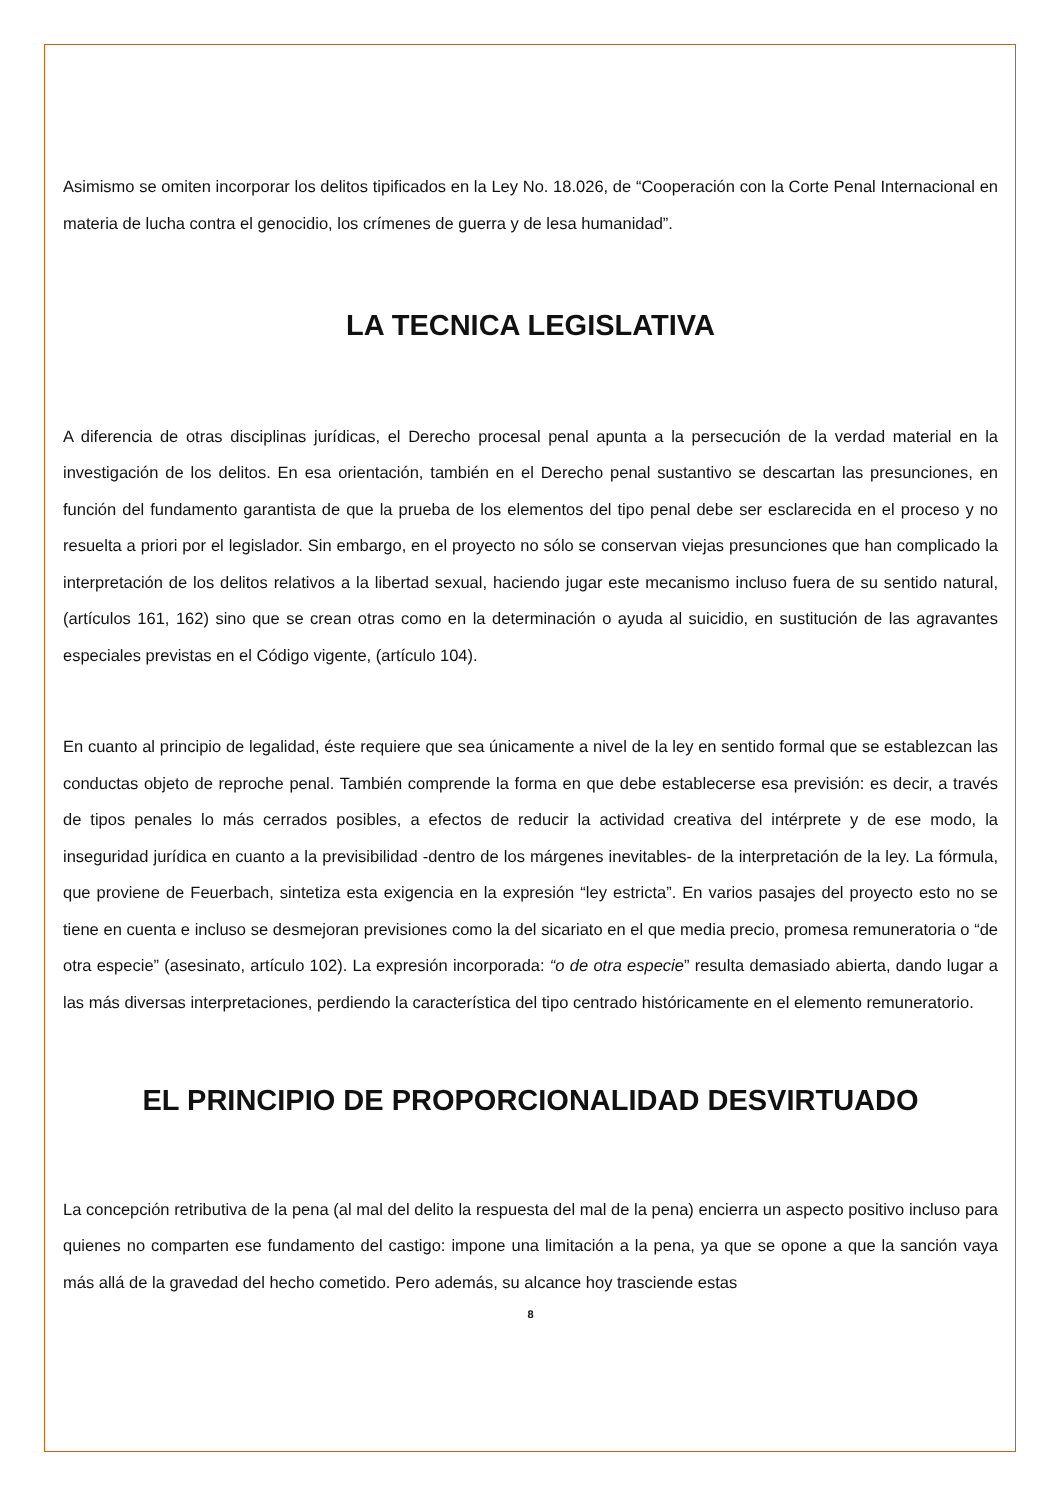Asimismo se omiten incorporar los delitos tipificados en la Ley No. 18.026, de “Cooperación con la Corte Penal Internacional en materia de lucha contra el genocidio, los crímenes de guerra y de lesa humanidad”.
LA TECNICA LEGISLATIVA
A diferencia de otras disciplinas jurídicas, el Derecho procesal penal apunta a la persecución de la verdad material en la investigación de los delitos. En esa orientación, también en el Derecho penal sustantivo se descartan las presunciones, en función del fundamento garantista de que la prueba de los elementos del tipo penal debe ser esclarecida en el proceso y no resuelta a priori por el legislador. Sin embargo, en el proyecto no sólo se conservan viejas presunciones que han complicado la interpretación de los delitos relativos a la libertad sexual, haciendo jugar este mecanismo incluso fuera de su sentido natural, (artículos 161, 162) sino que se crean otras como en la determinación o ayuda al suicidio, en sustitución de las agravantes especiales previstas en el Código vigente, (artículo 104).
En cuanto al principio de legalidad, éste requiere que sea únicamente a nivel de la ley en sentido formal que se establezcan las conductas objeto de reproche penal. También comprende la forma en que debe establecerse esa previsión: es decir, a través de tipos penales lo más cerrados posibles, a efectos de reducir la actividad creativa del intérprete y de ese modo, la inseguridad jurídica en cuanto a la previsibilidad -dentro de los márgenes inevitables- de la interpretación de la ley. La fórmula, que proviene de Feuerbach, sintetiza esta exigencia en la expresión “ley estricta”. En varios pasajes del proyecto esto no se tiene en cuenta e incluso se desmejoran previsiones como la del sicariato en el que media precio, promesa remuneratoria o “de otra especie” (asesinato, artículo 102). La expresión incorporada: “o de otra especie” resulta demasiado abierta, dando lugar a las más diversas interpretaciones, perdiendo la característica del tipo centrado históricamente en el elemento remuneratorio.
EL PRINCIPIO DE PROPORCIONALIDAD DESVIRTUADO
La concepción retributiva de la pena (al mal del delito la respuesta del mal de la pena) encierra un aspecto positivo incluso para quienes no comparten ese fundamento del castigo: impone una limitación a la pena, ya que se opone a que la sanción vaya más allá de la gravedad del hecho cometido. Pero además, su alcance hoy trasciende estas
8